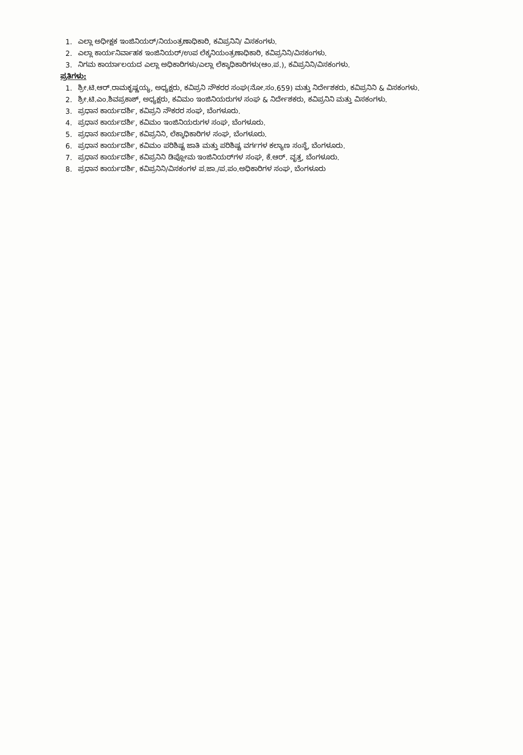1. ಎಲ್ಲಾ ಅಧೀಕ್ಷಕ ಇಂಜಿನಿಯರ್/ನಿಯಂತ್ರಣಾಧಿಕಾರಿ, ಕವಿಪ್ರನಿನಿ/ ವಿಸಕಂಗಳು.
2. ಎಲ್ಲಾ ಕಾರ್ಯನಿರ್ವಾಹಕ ಇಂಜಿನಿಯರ್/ಉಪ ಲೆಕ್ಕನಿಯಂತ್ರಣಾಧಿಕಾರಿ, ಕವಿಪ್ರನಿನಿ/ವಿಸಕಂಗಳು.
3. ನಿಗಮ ಕಾರ್ಯಾಲಯದ ಎಲ್ಲಾ ಅಧಿಕಾರಿಗಳು/ಎಲ್ಲಾ ಲೆಕ್ಕಾಧಿಕಾರಿಗಳು(ಆಂ.ಪ.), ಕವಿಪ್ರನಿನಿ/ವಿಸಕಂಗಳು.
ಪ್ರತಿಗಳು:
1. ಶ್ರೀ.ಟಿ.ಆರ್.ರಾಮಕೃಷ್ಣಯ್ಯ, ಅಧ್ಯಕ್ಷರು, ಕವಿಪ್ರನಿ ನೌಕರರ ಸಂಘ(ನೋ.ಸಂ.659) ಮತ್ತು ನಿರ್ದೇಶಕರು, ಕವಿಪ್ರನಿನಿ & ವಿಸಕಂಗಳು.
2. ಶ್ರೀ.ಟಿ.ಎಂ.ಶಿವಪ್ರಕಾಶ್, ಅಧ್ಯಕ್ಷರು, ಕವಿಮಂ ಇಂಜಿನಿಯರುಗಳ ಸಂಘ & ನಿರ್ದೇಶಕರು, ಕವಿಪ್ರನಿನಿ ಮತ್ತು ವಿಸಕಂಗಳು.
3. ಪ್ರಧಾನ ಕಾರ್ಯದರ್ಶಿ, ಕವಿಪ್ರನಿ ನೌಕರರ ಸಂಘ, ಬೆಂಗಳೂರು.
4. ಪ್ರಧಾನ ಕಾರ್ಯದರ್ಶಿ, ಕವಿಮಂ ಇಂಜಿನಿಯರುಗಳ ಸಂಘ, ಬೆಂಗಳೂರು.
5. ಪ್ರಧಾನ ಕಾರ್ಯದರ್ಶಿ, ಕವಿಪ್ರನಿನಿ, ಲೆಕ್ಕಾಧಿಕಾರಿಗಳ ಸಂಘ, ಬೆಂಗಳೂರು.
6. ಪ್ರಧಾನ ಕಾರ್ಯದರ್ಶಿ, ಕವಿಮಂ ಪರಿಶಿಷ್ಟ ಜಾತಿ ಮತ್ತು ಪರಿಶಿಷ್ಟ ವರ್ಗಗಳ ಕಲ್ಯಾಣ ಸಂಸ್ಥೆ, ಬೆಂಗಳೂರು.
7. ಪ್ರಧಾನ ಕಾರ್ಯದರ್ಶಿ, ಕವಿಪ್ರನಿನಿ ಡಿಪ್ಲೋಮ ಇಂಜಿನಿಯರ್‌ಗಳ ಸಂಘ, ಕೆ.ಆರ್. ವೃತ್ತ, ಬೆಂಗಳೂರು.
8. ಪ್ರಧಾನ ಕಾರ್ಯದರ್ಶಿ, ಕವಿಪ್ರನಿನಿ/ವಿಸಕಂಗಳ ಪ.ಜಾ./ಪ.ಪಂ.ಅಧಿಕಾರಿಗಳ ಸಂಘ, ಬೆಂಗಳೂರು